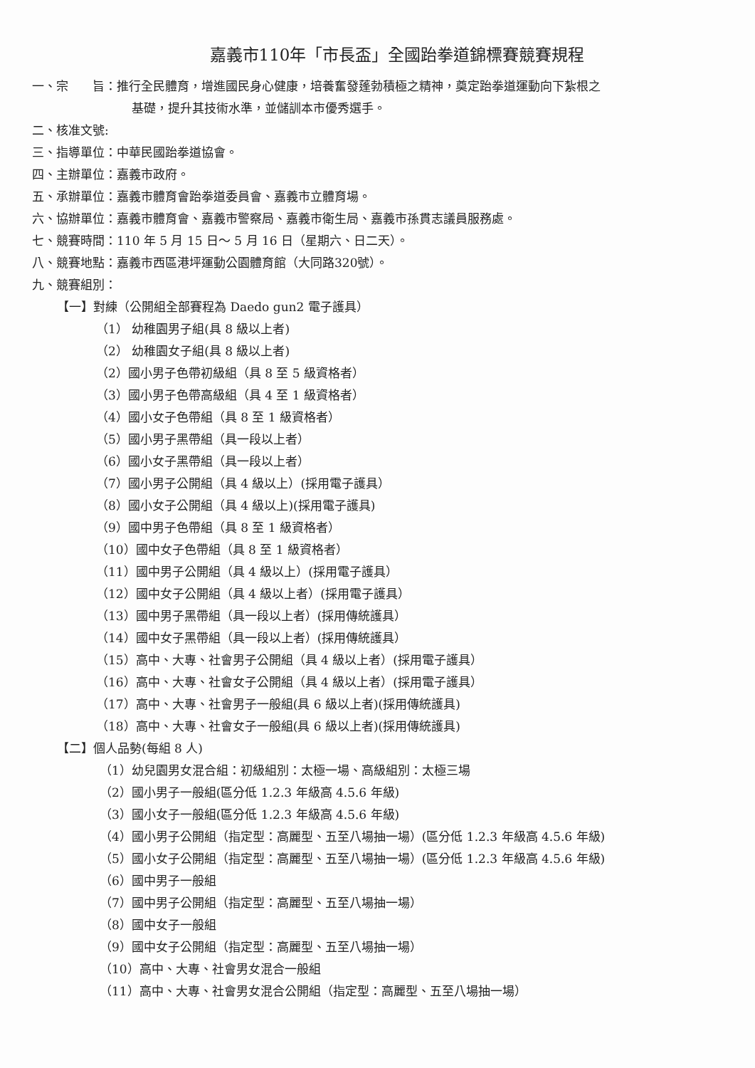嘉義市110年「市長盃」全國跆拳道錦標賽競賽規程
一、宗　　旨：推行全民體育，增進國民身心健康，培養奮發蓬勃積極之精神，奠定跆拳道運動向下紮根之
基礎，提升其技術水準，並儲訓本市優秀選手。
二、核准文號:
三、指導單位：中華民國跆拳道協會。
四、主辦單位：嘉義市政府。
五、承辦單位：嘉義市體育會跆拳道委員會、嘉義市立體育場。
六、協辦單位：嘉義市體育會、嘉義市警察局、嘉義市衛生局、嘉義市孫貫志議員服務處。
七、競賽時間：110 年 5 月 15 日～ 5 月 16 日（星期六、日二天）。
八、競賽地點：嘉義市西區港坪運動公園體育館（大同路320號）。
九、競賽組別：
【一】對練（公開組全部賽程為 Daedo gun2 電子護具）
（1） 幼稚園男子組(具 8 級以上者)
（2） 幼稚園女子組(具 8 級以上者)
（2）國小男子色帶初級組（具 8 至 5 級資格者）
（3）國小男子色帶高級組（具 4 至 1 級資格者）
（4）國小女子色帶組（具 8 至 1 級資格者）
（5）國小男子黑帶組（具一段以上者）
（6）國小女子黑帶組（具一段以上者）
（7）國小男子公開組（具 4 級以上）(採用電子護具）
（8）國小女子公開組（具 4 級以上)(採用電子護具)
（9）國中男子色帶組（具 8 至 1 級資格者）
（10）國中女子色帶組（具 8 至 1 級資格者）
（11）國中男子公開組（具 4 級以上）(採用電子護具）
（12）國中女子公開組（具 4 級以上者）(採用電子護具）
（13）國中男子黑帶組（具一段以上者）(採用傳統護具）
（14）國中女子黑帶組（具一段以上者）(採用傳統護具）
（15）高中、大專、社會男子公開組（具 4 級以上者）(採用電子護具）
（16）高中、大專、社會女子公開組（具 4 級以上者）(採用電子護具）
（17）高中、大專、社會男子一般組(具 6 級以上者)(採用傳統護具)
（18）高中、大專、社會女子一般組(具 6 級以上者)(採用傳統護具)
【二】個人品勢(每組 8 人)
（1）幼兒園男女混合組：初級組別：太極一場、高級組別：太極三場
（2）國小男子一般組(區分低 1.2.3 年級高 4.5.6 年級)
（3）國小女子一般組(區分低 1.2.3 年級高 4.5.6 年級)
（4）國小男子公開組（指定型：高麗型、五至八場抽一場）(區分低 1.2.3 年級高 4.5.6 年級)
（5）國小女子公開組（指定型：高麗型、五至八場抽一場）(區分低 1.2.3 年級高 4.5.6 年級)
（6）國中男子一般組
（7）國中男子公開組（指定型：高麗型、五至八場抽一場）
（8）國中女子一般組
（9）國中女子公開組（指定型：高麗型、五至八場抽一場）
（10）高中、大專、社會男女混合一般組
（11）高中、大專、社會男女混合公開組（指定型：高麗型、五至八場抽一場）